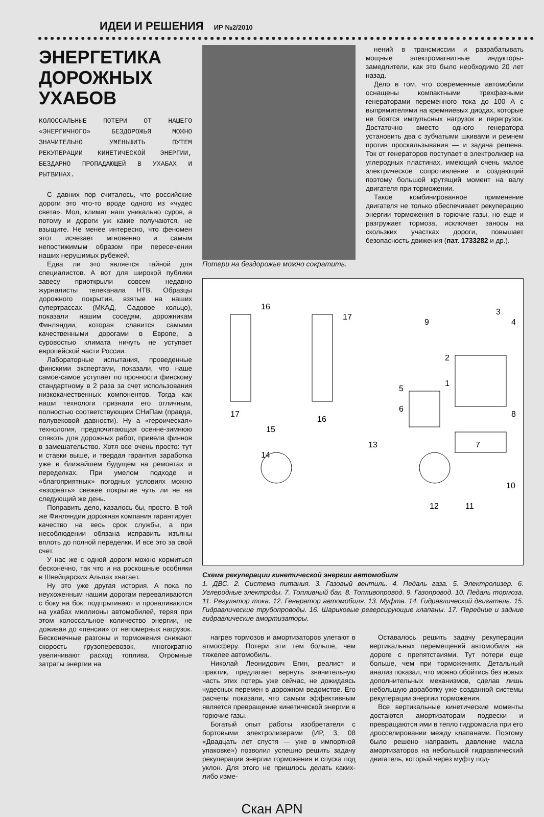ИДЕИ И РЕШЕНИЯ ИР №2/2010
ЭНЕРГЕТИКА ДОРОЖНЫХ УХАБОВ
КОЛОССАЛЬНЫЕ ПОТЕРИ ОТ НАШЕГО «ЭНЕРГИЧНОГО» БЕЗДОРОЖЬЯ МОЖНО ЗНАЧИТЕЛЬНО УМЕНЬШИТЬ ПУТЕМ РЕКУПЕРАЦИИ КИНЕТИЧЕСКОЙ ЭНЕРГИИ, БЕЗДАРНО ПРОПАДАЮЩЕЙ В УХАБАХ И РЫТВИНАХ.
С давних пор считалось, что российские дороги это что-то вроде одного из «чудес света». Мол, климат наш уникально суров, а потому и дороги уж какие получаются, не взыщите. Не менее интересно, что феномен этот исчезает мгновенно и самым непостижимым образом при пересечении наших нерушимых рубежей.
Едва ли это является тайной для специалистов. А вот для широкой публики завесу приоткрыли совсем недавно журналисты телеканала НТВ. Образцы дорожного покрытия, взятые на наших супертрассах (МКАД, Садовое кольцо), показали нашим соседям, дорожникам Финляндии, которая славится самыми качественными дорогами в Европе, а суровостью климата ничуть не уступает европейской части России.
Лабораторные испытания, проведенные финскими экспертами, показали, что наше самое-самое уступает по прочности финскому стандартному в 2 раза за счет использования низкокачественных компонентов. Тогда как наши технологи признали его отличным, полностью соответствующим СНиПам (правда, полувековой давности). Ну а «героическая» технология, предпочитающая осенне-зимнюю слякоть для дорожных работ, привела финнов в замешательство. Хотя все очень просто: тут и ставки выше, и твердая гарантия заработка уже в ближайшем будущем на ремонтах и переделках. При умелом подходе и «благоприятных» погодных условиях можно «взорвать» свежее покрытие чуть ли не на следующий же день.
Поправить дело, казалось бы, просто. В той же Финляндии дорожная компания гарантирует качество на весь срок службы, а при несоблюдении обязана исправить изъяны вплоть до полной переделки. И все это за свой счет.
У нас же с одной дороги можно кормиться бесконечно, так что и на роскошные особняки в Швейцарских Альпах хватает.
Ну это уже другая история. А пока по неухоженным нашим дорогам переваливаются с боку на бок, подпрыгивают и проваливаются на ухабах миллионы автомобилей, теряя при этом колоссальное количество энергии, не доживая до «пенсии» от непомерных нагрузок. Бесконечные разгоны и торможения снижают скорость грузоперевозок, многократно увеличивают расход топлива. Огромные затраты энергии на
Потери на бездорожье можно сократить.
нений в трансмиссии и разрабатывать мощные электромагнитные индукторы-замедлители, как это было необходимо 20 лет назад.
Дело в том, что современные автомобили оснащены компактными трехфазными генераторами переменного тока до 100 А с выпрямителями на кремниевых диодах, которые не боятся импульсных нагрузок и перегрузок. Достаточно вместо одного генератора установить два с зубчатыми шкивами и ремнем против проскальзывания — и задача решена. Ток от генераторов поступает в электролизер на углеродных пластинах, имеющий очень малое электрическое сопротивление и создающий поэтому большой крутящий момент на валу двигателя при торможении.
Такое комбинированное применение двигателя не только обеспечивает рекуперацию энергии торможения в горючие газы, но еще и разгружает тормоза, исключает заносы на скользких участках дороги, повышает безопасность движения (пат. 1733282 и др.).
16
17
3
4
9
2
1
5
6
8
7
13
14
15
16
17
10
11
12
Схема рекуперации кинетической энергии автомобиля
1. ДВС. 2. Система питания. 3. Газовый вентиль. 4. Педаль газа. 5. Электролизер. 6. Углеродные электроды. 7. Топливный бак. 8. Топливопровод. 9. Газопровод. 10. Педаль тормоза. 11. Регулятор тока. 12. Генератор автомобиля. 13. Муфта. 14. Гидравлический двигатель. 15. Гидравлические трубопроводы. 16. Шариковые реверсирующие клапаны. 17. Передние и задние гидравлические амортизаторы.
нагрев тормозов и амортизаторов улетают в атмосферу. Потери эти тем больше, чем тяжелее автомобиль.
Николай Леонидович Егин, реалист и практик, предлагает вернуть значительную часть этих потерь уже сейчас, не дожидаясь чудесных перемен в дорожном ведомстве. Его расчеты показали, что самым эффективным является превращение кинетической энергии в горючие газы.
Богатый опыт работы изобретателя с бортовыми электролизерами (ИР, 3, 08 «Двадцать лет спустя — уже в импортной упаковке») позволил успешно решить задачу рекуперации энергии торможения и спуска под уклон. Для этого не пришлось делать каких-либо изме-
Оставалось решить задачу рекуперации вертикальных перемещений автомобиля на дороге с препятствиями. Тут потери еще больше, чем при торможениях. Детальный анализ показал, что можно обойтись без новых дополнительных механизмов, сделав лишь небольшую доработку уже созданной системы рекуперации энергии торможения.
Все вертикальные кинетические моменты достаются амортизаторам подвески и превращаются ими в тепло гидромасла при его дросселировании между клапанами. Поэтому было решено направить давление масла амортизаторов на небольшой гидравлический двигатель, который через муфту под-
Скан APN